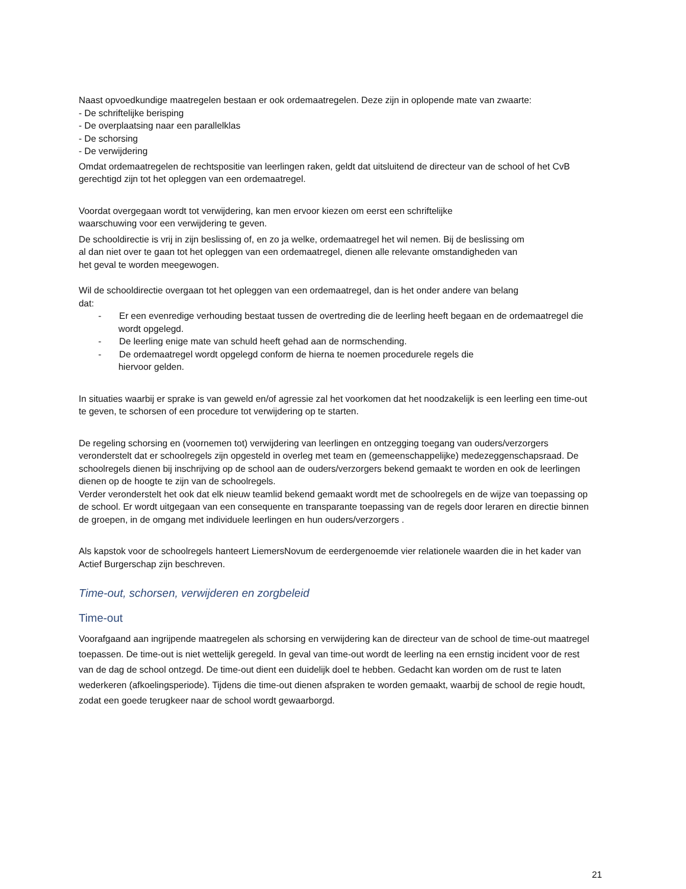Naast opvoedkundige maatregelen bestaan er ook ordemaatregelen. Deze zijn in oplopende mate van zwaarte:
- De schriftelijke berisping
- De overplaatsing naar een parallelklas
- De schorsing
- De verwijdering
Omdat ordemaatregelen de rechtspositie van leerlingen raken, geldt dat uitsluitend de directeur van de school of het CvB gerechtigd zijn tot het opleggen van een ordemaatregel.
Voordat overgegaan wordt tot verwijdering, kan men ervoor kiezen om eerst een schriftelijke
waarschuwing voor een verwijdering te geven.
De schooldirectie is vrij in zijn beslissing of, en zo ja welke, ordemaatregel het wil nemen. Bij de beslissing om
al dan niet over te gaan tot het opleggen van een ordemaatregel, dienen alle relevante omstandigheden van
het geval te worden meegewogen.
Wil de schooldirectie overgaan tot het opleggen van een ordemaatregel, dan is het onder andere van belang
dat:
- Er een evenredige verhouding bestaat tussen de overtreding die de leerling heeft begaan en de ordemaatregel die wordt opgelegd.
- De leerling enige mate van schuld heeft gehad aan de normschending.
- De ordemaatregel wordt opgelegd conform de hierna te noemen procedurele regels die
hiervoor gelden.
In situaties waarbij er sprake is van geweld en/of agressie zal het voorkomen dat het noodzakelijk is een leerling een time-out te geven, te schorsen of een procedure tot verwijdering op te starten.
De regeling schorsing en (voornemen tot) verwijdering van leerlingen en ontzegging toegang van ouders/verzorgers veronderstelt dat er schoolregels zijn opgesteld in overleg met team en (gemeenschappelijke) medezeggenschapsraad. De schoolregels dienen bij inschrijving op de school aan de ouders/verzorgers bekend gemaakt te worden en ook de leerlingen dienen op de hoogte te zijn van de schoolregels.
Verder veronderstelt het ook dat elk nieuw teamlid bekend gemaakt wordt met de schoolregels en de wijze van toepassing op de school. Er wordt uitgegaan van een consequente en transparante toepassing van de regels door leraren en directie binnen de groepen, in de omgang met individuele leerlingen en hun ouders/verzorgers .
Als kapstok voor de schoolregels hanteert LiemersNovum de eerdergenoemde vier relationele waarden die in het kader van Actief Burgerschap zijn beschreven.
Time-out, schorsen, verwijderen en zorgbeleid
Time-out
Voorafgaand aan ingrijpende maatregelen als schorsing en verwijdering kan de directeur van de school de time-out maatregel toepassen. De time-out is niet wettelijk geregeld. In geval van time-out wordt de leerling na een ernstig incident voor de rest van de dag de school ontzegd. De time-out dient een duidelijk doel te hebben. Gedacht kan worden om de rust te laten wederkeren (afkoelingsperiode). Tijdens die time-out dienen afspraken te worden gemaakt, waarbij de school de regie houdt, zodat een goede terugkeer naar de school wordt gewaarborgd.
21